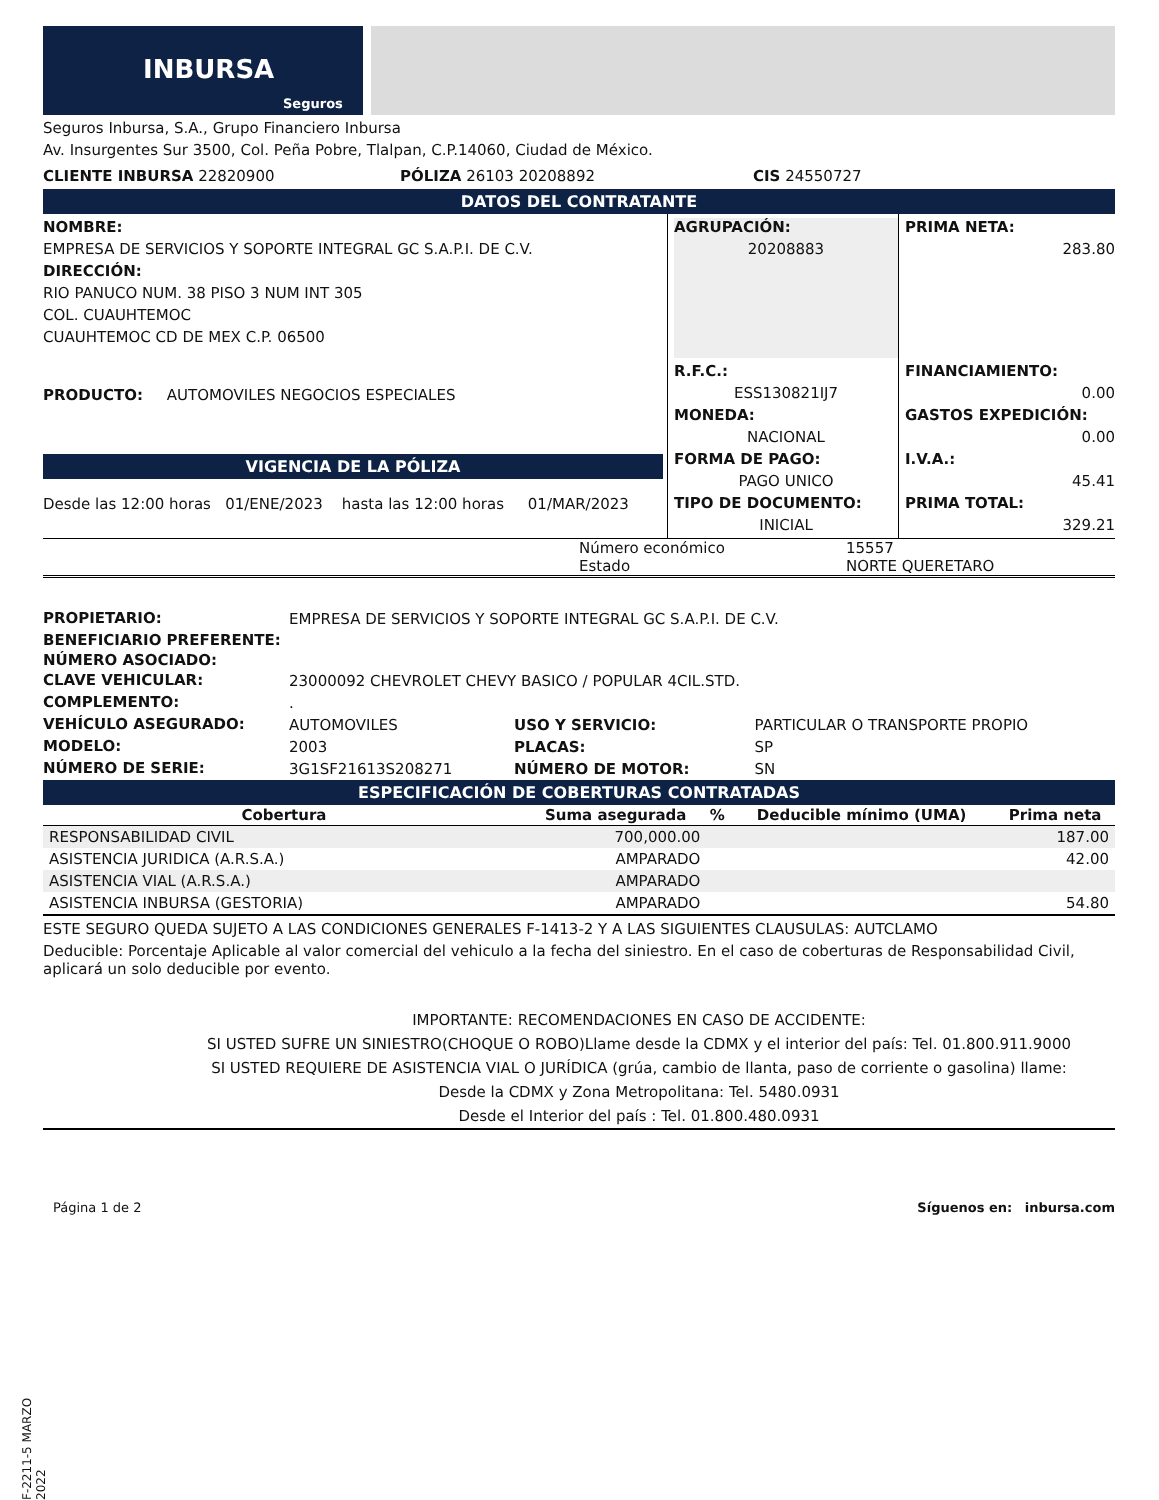INBURSA
Seguros
Seguros Inbursa, S.A., Grupo Financiero Inbursa
Av. Insurgentes Sur 3500, Col. Peña Pobre, Tlalpan, C.P.14060, Ciudad de México.
CLIENTE INBURSA 22820900 PÓLIZA 26103 20208892 CIS 24550727
DATOS DEL CONTRATANTE
NOMBRE:
EMPRESA DE SERVICIOS Y SOPORTE INTEGRAL GC S.A.P.I. DE C.V.
DIRECCIÓN:
RIO PANUCO NUM. 38 PISO 3 NUM INT 305
COL. CUAUHTEMOC
CUAUHTEMOC CD DE MEX C.P. 06500
PRODUCTO: AUTOMOVILES NEGOCIOS ESPECIALES
VIGENCIA DE LA PÓLIZA
Desde las 12:00 horas 01/ENE/2023 hasta las 12:00 horas 01/MAR/2023
AGRUPACIÓN:
20208883
R.F.C.:
ESS130821IJ7
MONEDA:
NACIONAL
FORMA DE PAGO:
PAGO UNICO
TIPO DE DOCUMENTO:
INICIAL
PRIMA NETA:
283.80
FINANCIAMIENTO:
0.00
GASTOS EXPEDICIÓN:
0.00
I.V.A.:
45.41
PRIMA TOTAL:
329.21
Número económico 15557
Estado NORTE QUERETARO
| PROPIETARIO: | EMPRESA DE SERVICIOS Y SOPORTE INTEGRAL GC S.A.P.I. DE C.V. | | |
| BENEFICIARIO PREFERENTE: | | | |
| NÚMERO ASOCIADO: | | | |
| CLAVE VEHICULAR: | 23000092 CHEVROLET CHEVY BASICO / POPULAR 4CIL.STD. | | |
| COMPLEMENTO: | . | | |
| VEHÍCULO ASEGURADO: | AUTOMOVILES | USO Y SERVICIO: | PARTICULAR O TRANSPORTE PROPIO |
| MODELO: | 2003 | PLACAS: | SP |
| NÚMERO DE SERIE: | 3G1SF21613S208271 | NÚMERO DE MOTOR: | SN |
ESPECIFICACIÓN DE COBERTURAS CONTRATADAS
| Cobertura | Suma asegurada | % | Deducible mínimo (UMA) | Prima neta |
| --- | --- | --- | --- | --- |
| RESPONSABILIDAD CIVIL | 700,000.00 | | | 187.00 |
| ASISTENCIA JURIDICA (A.R.S.A.) | AMPARADO | | | 42.00 |
| ASISTENCIA VIAL (A.R.S.A.) | AMPARADO | | | |
| ASISTENCIA INBURSA (GESTORIA) | AMPARADO | | | 54.80 |
ESTE SEGURO QUEDA SUJETO A LAS CONDICIONES GENERALES F-1413-2 Y A LAS SIGUIENTES CLAUSULAS: AUTCLAMO
Deducible: Porcentaje Aplicable al valor comercial del vehiculo a la fecha del siniestro. En el caso de coberturas de Responsabilidad Civil, aplicará un solo deducible por evento.
IMPORTANTE: RECOMENDACIONES EN CASO DE ACCIDENTE:
SI USTED SUFRE UN SINIESTRO(CHOQUE O ROBO)Llame desde la CDMX y el interior del país: Tel. 01.800.911.9000
SI USTED REQUIERE DE ASISTENCIA VIAL O JURÍDICA (grúa, cambio de llanta, paso de corriente o gasolina) llame:
Desde la CDMX y Zona Metropolitana: Tel. 5480.0931
Desde el Interior del país : Tel. 01.800.480.0931
Página 1 de 2 Síguenos en: inbursa.com
F-2211-5 MARZO 2022